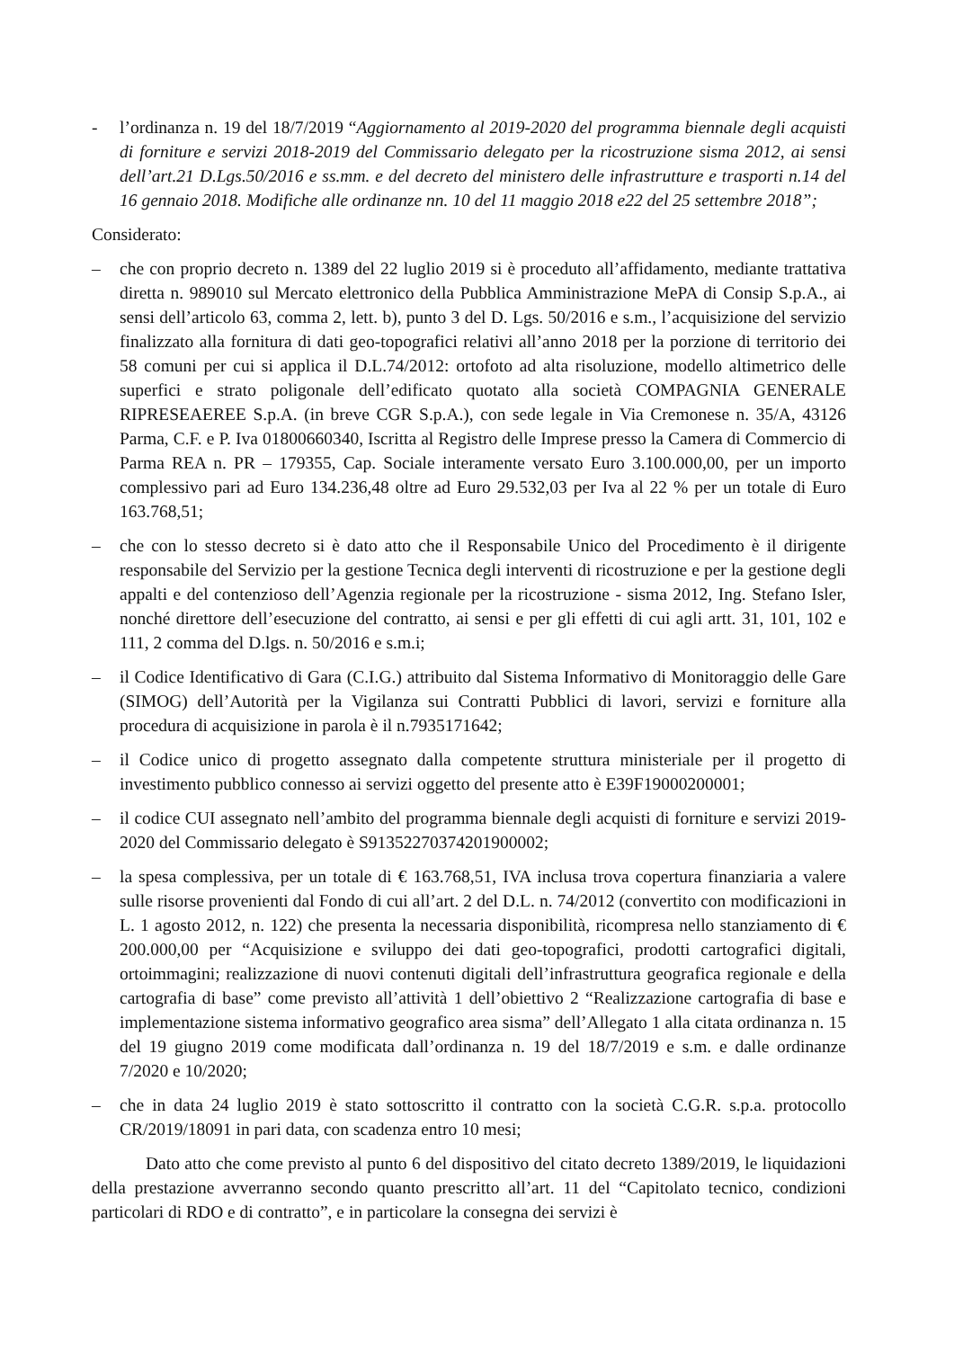- l’ordinanza n. 19 del 18/7/2019 “Aggiornamento al 2019-2020 del programma biennale degli acquisti di forniture e servizi 2018-2019 del Commissario delegato per la ricostruzione sisma 2012, ai sensi dell’art.21 D.Lgs.50/2016 e ss.mm. e del decreto del ministero delle infrastrutture e trasporti n.14 del 16 gennaio 2018. Modifiche alle ordinanze nn. 10 del 11 maggio 2018 e22 del 25 settembre 2018”;
Considerato:
– che con proprio decreto n. 1389 del 22 luglio 2019 si è proceduto all’affidamento, mediante trattativa diretta n. 989010 sul Mercato elettronico della Pubblica Amministrazione MePA di Consip S.p.A., ai sensi dell’articolo 63, comma 2, lett. b), punto 3 del D. Lgs. 50/2016 e s.m., l’acquisizione del servizio finalizzato alla fornitura di dati geo-topografici relativi all’anno 2018 per la porzione di territorio dei 58 comuni per cui si applica il D.L.74/2012: ortofoto ad alta risoluzione, modello altimetrico delle superfici e strato poligonale dell’edificato quotato alla società COMPAGNIA GENERALE RIPRESEAEREE S.p.A. (in breve CGR S.p.A.), con sede legale in Via Cremonese n. 35/A, 43126 Parma, C.F. e P. Iva 01800660340, Iscritta al Registro delle Imprese presso la Camera di Commercio di Parma REA n. PR – 179355, Cap. Sociale interamente versato Euro 3.100.000,00, per un importo complessivo pari ad Euro 134.236,48 oltre ad Euro 29.532,03 per Iva al 22 % per un totale di Euro 163.768,51;
– che con lo stesso decreto si è dato atto che il Responsabile Unico del Procedimento è il dirigente responsabile del Servizio per la gestione Tecnica degli interventi di ricostruzione e per la gestione degli appalti e del contenzioso dell’Agenzia regionale per la ricostruzione - sisma 2012, Ing. Stefano Isler, nonché direttore dell’esecuzione del contratto, ai sensi e per gli effetti di cui agli artt. 31, 101, 102 e 111, 2 comma del D.lgs. n. 50/2016 e s.m.i;
– il Codice Identificativo di Gara (C.I.G.) attribuito dal Sistema Informativo di Monitoraggio delle Gare (SIMOG) dell’Autorità per la Vigilanza sui Contratti Pubblici di lavori, servizi e forniture alla procedura di acquisizione in parola è il n.7935171642;
– il Codice unico di progetto assegnato dalla competente struttura ministeriale per il progetto di investimento pubblico connesso ai servizi oggetto del presente atto è E39F19000200001;
– il codice CUI assegnato nell’ambito del programma biennale degli acquisti di forniture e servizi 2019-2020 del Commissario delegato è S91352270374201900002;
– la spesa complessiva, per un totale di € 163.768,51, IVA inclusa trova copertura finanziaria a valere sulle risorse provenienti dal Fondo di cui all’art. 2 del D.L. n. 74/2012 (convertito con modificazioni in L. 1 agosto 2012, n. 122) che presenta la necessaria disponibilità, ricompresa nello stanziamento di € 200.000,00 per “Acquisizione e sviluppo dei dati geo-topografici, prodotti cartografici digitali, ortoimmagini; realizzazione di nuovi contenuti digitali dell’infrastruttura geografica regionale e della cartografia di base” come previsto all’attività 1 dell’obiettivo 2 “Realizzazione cartografia di base e implementazione sistema informativo geografico area sisma” dell’Allegato 1 alla citata ordinanza n. 15 del 19 giugno 2019 come modificata dall’ordinanza n. 19 del 18/7/2019 e s.m. e dalle ordinanze 7/2020 e 10/2020;
– che in data 24 luglio 2019 è stato sottoscritto il contratto con la società C.G.R. s.p.a. protocollo CR/2019/18091 in pari data, con scadenza entro 10 mesi;
Dato atto che come previsto al punto 6 del dispositivo del citato decreto 1389/2019, le liquidazioni della prestazione avverranno secondo quanto prescritto all’art. 11 del “Capitolato tecnico, condizioni particolari di RDO e di contratto”, e in particolare la consegna dei servizi è